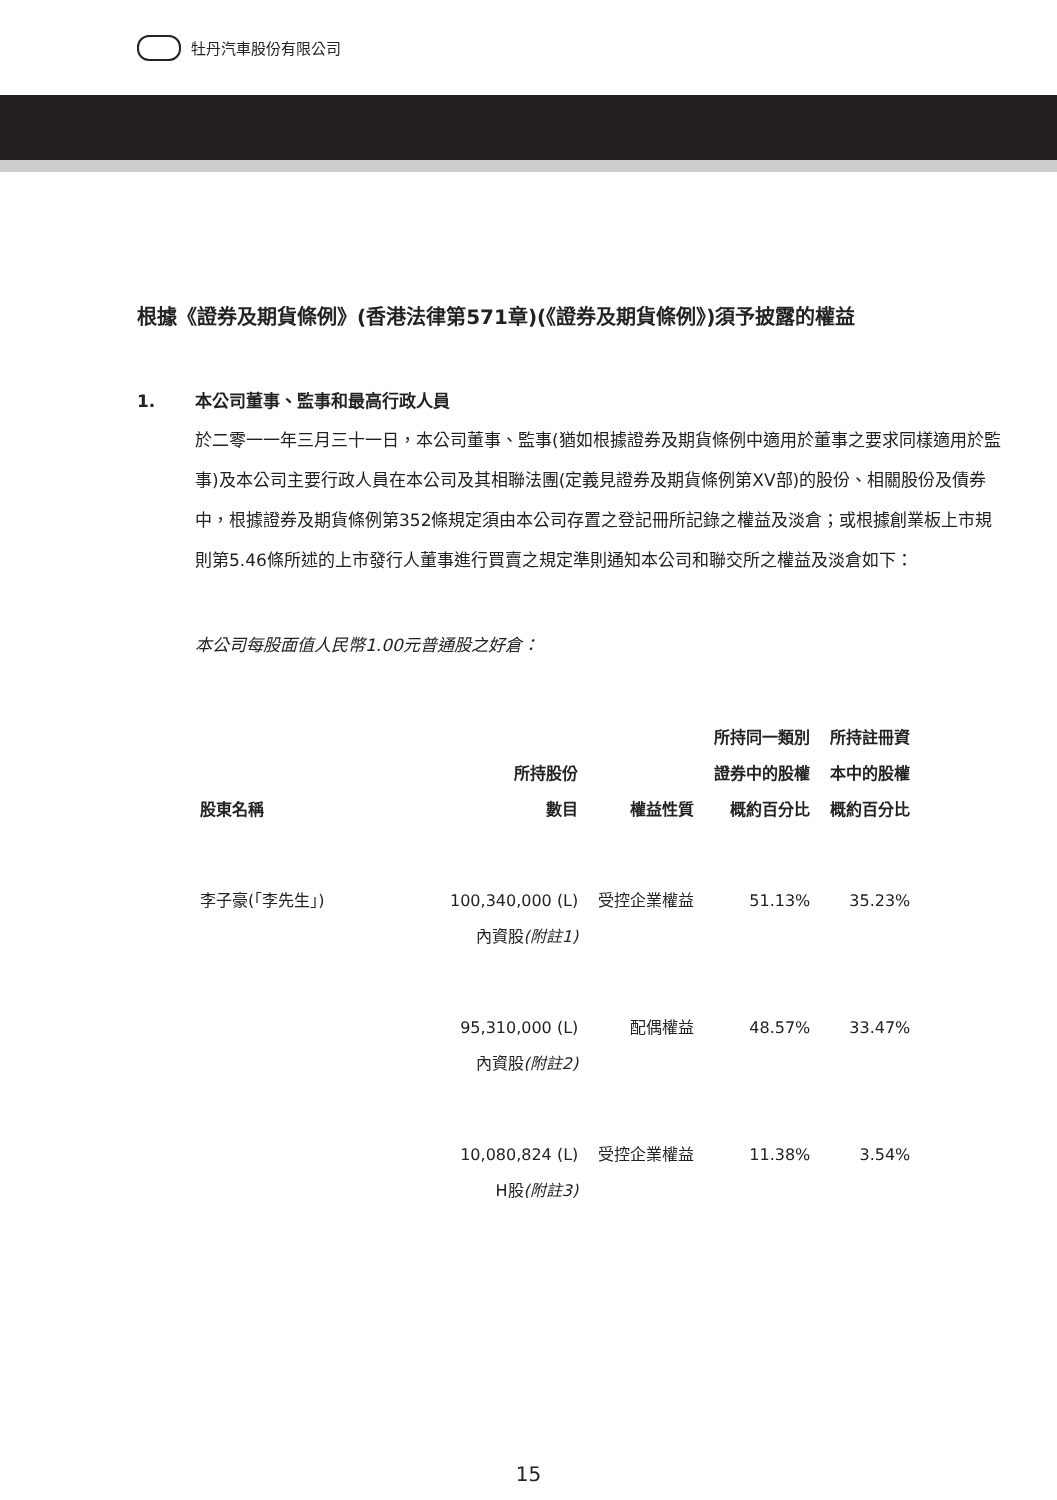牡丹汽車股份有限公司
根據《證券及期貨條例》(香港法律第571章)(《證券及期貨條例》)須予披露的權益
1. 本公司董事、監事和最高行政人員
於二零一一年三月三十一日，本公司董事、監事(猶如根據證券及期貨條例中適用於董事之要求同樣適用於監事)及本公司主要行政人員在本公司及其相聯法團(定義見證券及期貨條例第XV部)的股份、相關股份及債券中，根據證券及期貨條例第352條規定須由本公司存置之登記冊所記錄之權益及淡倉；或根據創業板上市規則第5.46條所述的上市發行人董事進行買賣之規定準則通知本公司和聯交所之權益及淡倉如下：
本公司每股面值人民幣1.00元普通股之好倉：
| 股東名稱 | 所持股份 數目 | 權益性質 | 所持同一類別 證券中的股權 概約百分比 | 所持註冊資 本中的股權 概約百分比 |
| --- | --- | --- | --- | --- |
| 李子豪(「李先生」) | 100,340,000 (L) 內資股 (附註1) | 受控企業權益 | 51.13% | 35.23% |
| | 95,310,000 (L) 內資股 (附註2) | 配偶權益 | 48.57% | 33.47% |
| | 10,080,824 (L) H股 (附註3) | 受控企業權益 | 11.38% | 3.54% |
15